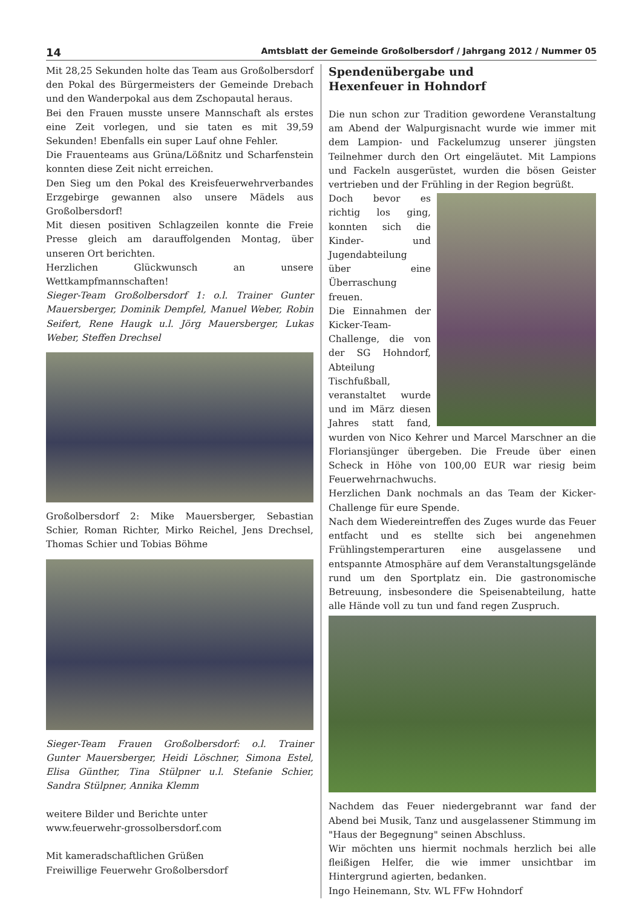14 Amtsblatt der Gemeinde Großolbersdorf / Jahrgang 2012 / Nummer 05
Mit 28,25 Sekunden holte das Team aus Großolbersdorf den Pokal des Bürgermeisters der Gemeinde Drebach und den Wanderpokal aus dem Zschopautal heraus.
Bei den Frauen musste unsere Mannschaft als erstes eine Zeit vorlegen, und sie taten es mit 39,59 Sekunden! Ebenfalls ein super Lauf ohne Fehler.
Die Frauenteams aus Grüna/Lößnitz und Scharfenstein konnten diese Zeit nicht erreichen.
Den Sieg um den Pokal des Kreisfeuerwehrverbandes Erzgebirge gewannen also unsere Mädels aus Großolbersdorf!
Mit diesen positiven Schlagzeilen konnte die Freie Presse gleich am darauffolgenden Montag, über unseren Ort berichten.
Herzlichen Glückwunsch an unsere Wettkampfmannschaften!
Sieger-Team Großolbersdorf 1: o.l. Trainer Gunter Mauersberger, Dominik Dempfel, Manuel Weber, Robin Seifert, Rene Haugk u.l. Jörg Mauersberger, Lukas Weber, Steffen Drechsel
Großolbersdorf 2: Mike Mauersberger, Sebastian Schier, Roman Richter, Mirko Reichel, Jens Drechsel, Thomas Schier und Tobias Böhme
Sieger-Team Frauen Großolbersdorf: o.l. Trainer Gunter Mauersberger, Heidi Löschner, Simona Estel, Elisa Günther, Tina Stülpner u.l. Stefanie Schier, Sandra Stülpner, Annika Klemm
weitere Bilder und Berichte unter
www.feuerwehr-grossolbersdorf.com
Mit kameradschaftlichen Grüßen
Freiwillige Feuerwehr Großolbersdorf
Spendenübergabe und
Hexenfeuer in Hohndorf
Die nun schon zur Tradition gewordene Veranstaltung am Abend der Walpurgisnacht wurde wie immer mit dem Lampion- und Fackelumzug unserer jüngsten Teilnehmer durch den Ort eingeläutet. Mit Lampions und Fackeln ausgerüstet, wurden die bösen Geister vertrieben und der Frühling in der Region begrüßt.
Doch bevor es richtig los ging, konnten sich die Kinder- und Jugendabteilung über eine Überraschung freuen.
Die Einnahmen der Kicker-Team-Challenge, die von der SG Hohndorf, Abteilung Tischfußball, veranstaltet wurde und im März diesen Jahres statt fand, wurden von Nico Kehrer und Marcel Marschner an die Floriansjünger übergeben. Die Freude über einen Scheck in Höhe von 100,00 EUR war riesig beim Feuerwehrnachwuchs.
Herzlichen Dank nochmals an das Team der Kicker-Challenge für eure Spende.
Nach dem Wiedereintreffen des Zuges wurde das Feuer entfacht und es stellte sich bei angenehmen Frühlingstemperarturen eine ausgelassene und entspannte Atmosphäre auf dem Veranstaltungsgelände rund um den Sportplatz ein. Die gastronomische Betreuung, insbesondere die Speisenabteilung, hatte alle Hände voll zu tun und fand regen Zuspruch.
Nachdem das Feuer niedergebrannt war fand der Abend bei Musik, Tanz und ausgelassener Stimmung im "Haus der Begegnung" seinen Abschluss.
Wir möchten uns hiermit nochmals herzlich bei alle fleißigen Helfer, die wie immer unsichtbar im Hintergrund agierten, bedanken.
Ingo Heinemann, Stv. WL FFw Hohndorf